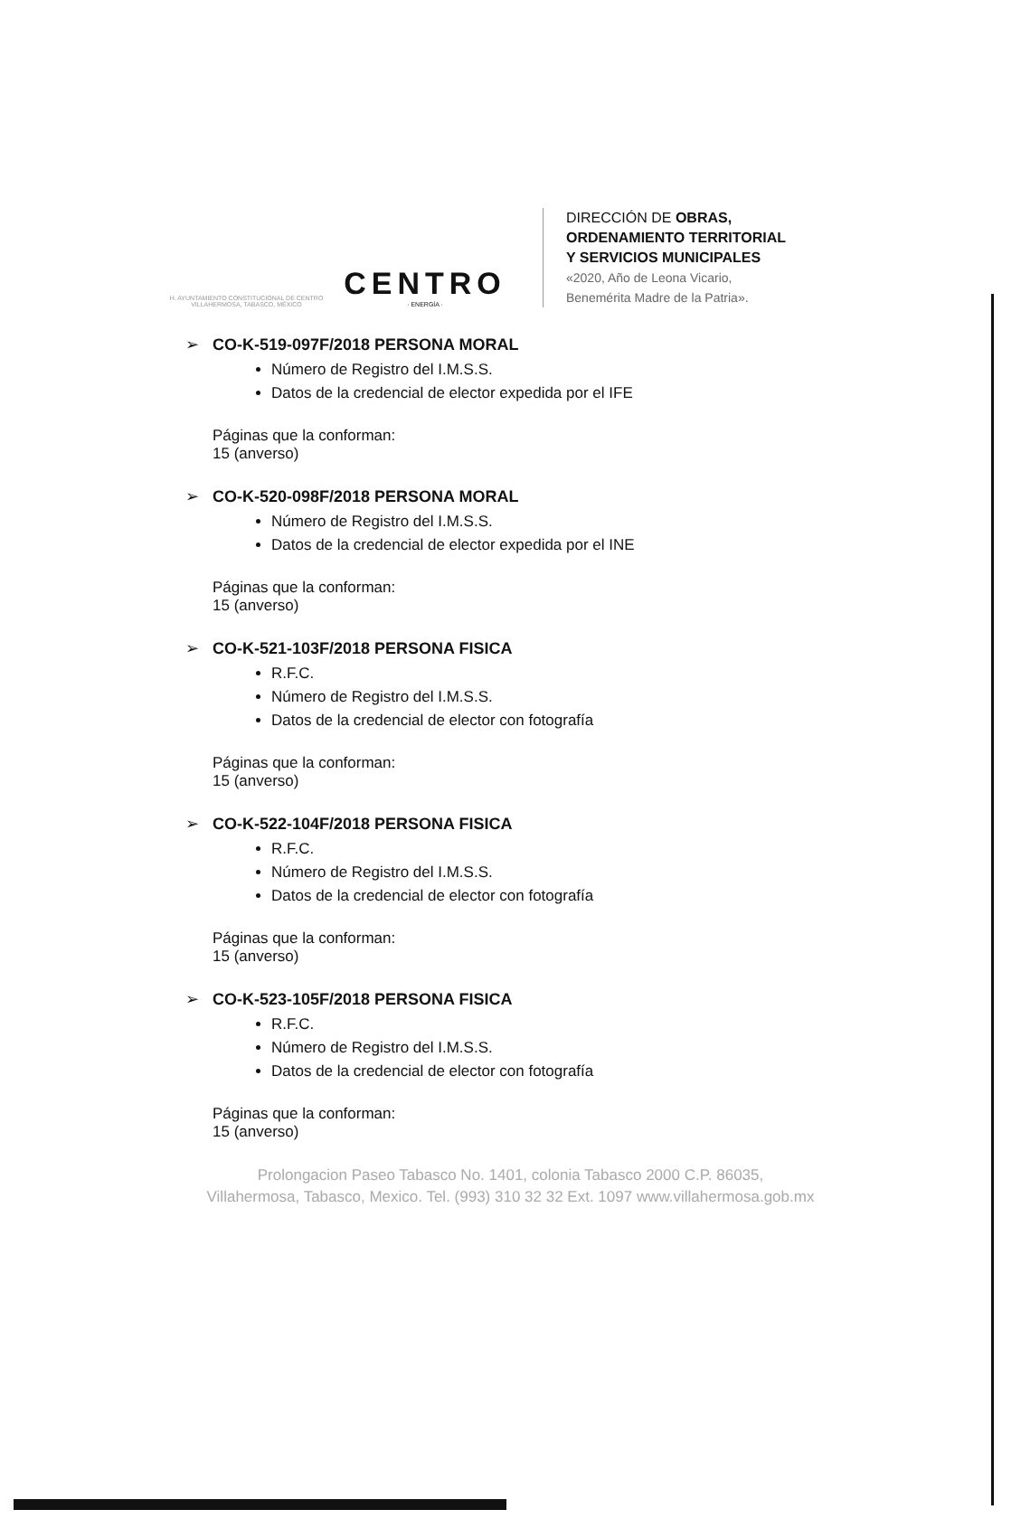H. AYUNTAMIENTO CONSTITUCIONAL DE CENTRO VILLAHERMOSA, TABASCO, MÉXICO
CENTRO
· ENERGÍA ·
DIRECCIÓN DE OBRAS,
ORDENAMIENTO TERRITORIAL
Y SERVICIOS MUNICIPALES
«2020, Año de Leona Vicario,
Benemérita Madre de la Patria».
➢ CO-K-519-097F/2018 PERSONA MORAL
Número de Registro del I.M.S.S.
Datos de la credencial de elector expedida por el IFE
Páginas que la conforman:
15 (anverso)
➢ CO-K-520-098F/2018 PERSONA MORAL
Número de Registro del I.M.S.S.
Datos de la credencial de elector expedida por el INE
Páginas que la conforman:
15 (anverso)
➢ CO-K-521-103F/2018 PERSONA FISICA
R.F.C.
Número de Registro del I.M.S.S.
Datos de la credencial de elector con fotografía
Páginas que la conforman:
15 (anverso)
➢ CO-K-522-104F/2018 PERSONA FISICA
R.F.C.
Número de Registro del I.M.S.S.
Datos de la credencial de elector con fotografía
Páginas que la conforman:
15 (anverso)
➢ CO-K-523-105F/2018 PERSONA FISICA
R.F.C.
Número de Registro del I.M.S.S.
Datos de la credencial de elector con fotografía
Páginas que la conforman:
15 (anverso)
Prolongacion Paseo Tabasco No. 1401, colonia Tabasco 2000 C.P. 86035,
Villahermosa, Tabasco, Mexico. Tel. (993) 310 32 32 Ext. 1097 www.villahermosa.gob.mx